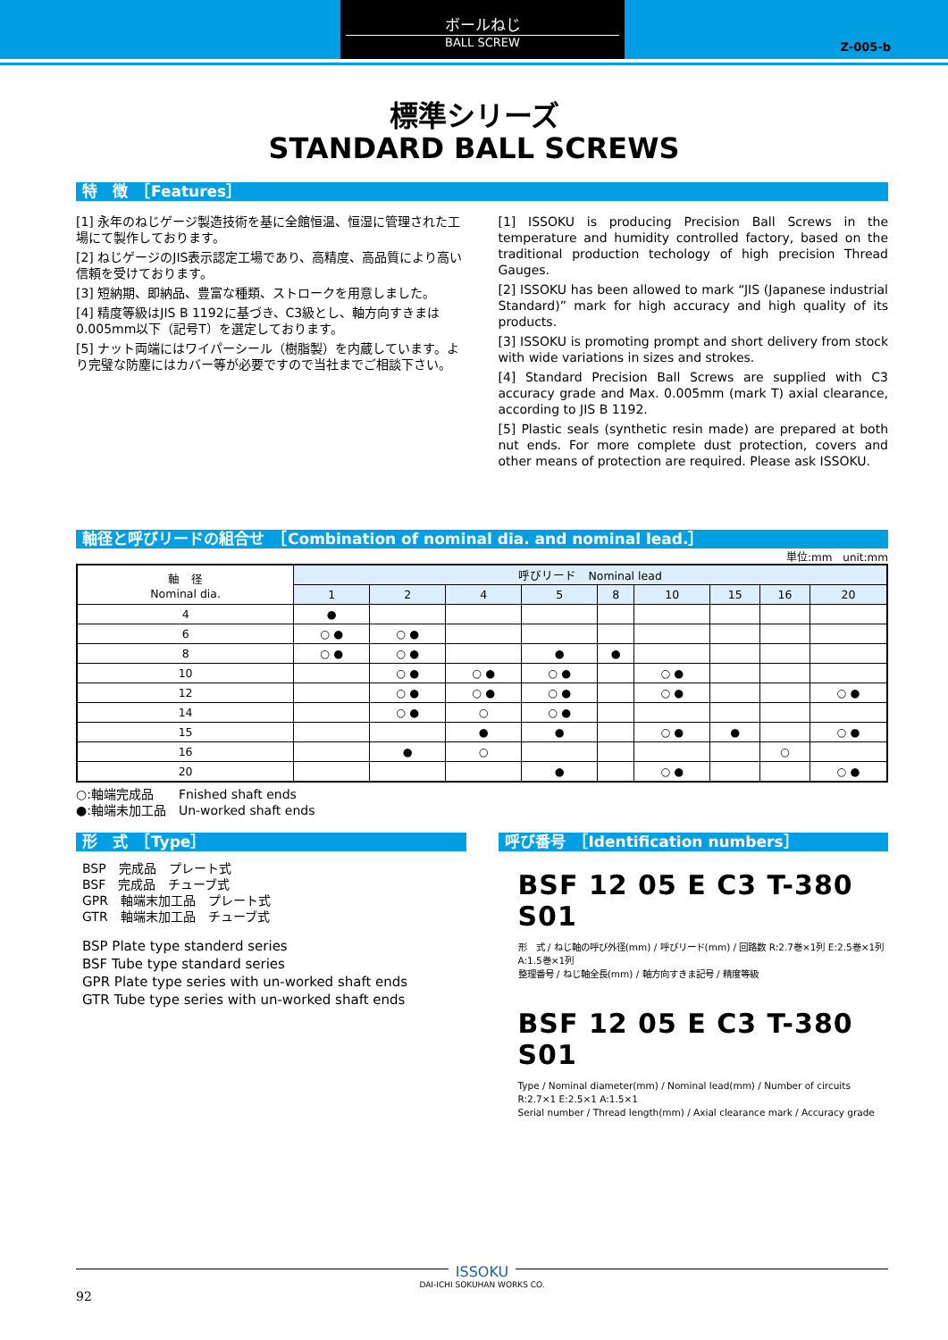ボールねじ
BALL SCREW
Z-005-b
標準シリーズ
STANDARD BALL SCREWS
特　徴　［Features］
[1] 永年のねじゲージ製造技術を基に全館恒温、恒湿に管理された工場にて製作しております。
[2] ねじゲージのJIS表示認定工場であり、高精度、高品質により高い信頼を受けております。
[3] 短納期、即納品、豊富な種類、ストロークを用意しました。
[4] 精度等級はJIS B 1192に基づき、C3級とし、軸方向すきまは0.005mm以下（記号T）を選定しております。
[5] ナット両端にはワイパーシール（樹脂製）を内蔵しています。より完璧な防塵にはカバー等が必要ですので当社までご相談下さい。
[1] ISSOKU is producing Precision Ball Screws in the temperature and humidity controlled factory, based on the traditional production techology of high precision Thread Gauges.
[2] ISSOKU has been allowed to mark “JIS (Japanese industrial Standard)” mark for high accuracy and high quality of its products.
[3] ISSOKU is promoting prompt and short delivery from stock with wide variations in sizes and strokes.
[4] Standard Precision Ball Screws are supplied with C3 accuracy grade and Max. 0.005mm (mark T) axial clearance, according to JIS B 1192.
[5] Plastic seals (synthetic resin made) are prepared at both nut ends. For more complete dust protection, covers and other means of protection are required. Please ask ISSOKU.
軸径と呼びリードの組合せ　［Combination of nominal dia. and nominal lead.］
単位:mm　unit:mm
| 軸 径 Nominal dia. | 呼びリード Nominal lead | | | | | | | | |
| --- | --- | --- | --- | --- | --- | --- | --- | --- | --- |
| | 1 | 2 | 4 | 5 | 8 | 10 | 15 | 16 | 20 |
| 4 | ● | | | | | | | | |
| 6 | ○ ● | ○ ● | | | | | | | |
| 8 | ○ ● | ○ ● | | ● | ● | | | | |
| 10 | | ○ ● | ○ ● | ○ ● | | ○ ● | | | |
| 12 | | ○ ● | ○ ● | ○ ● | | ○ ● | | | ○ ● |
| 14 | | ○ ● | ○ | ○ ● | | | | | |
| 15 | | | ● | ● | | ○ ● | ● | | ○ ● |
| 16 | | ● | ○ | | | | | ○ | |
| 20 | | | | ● | | ○ ● | | | ○ ● |
○:軸端完成品　　Fnished shaft ends
●:軸端未加工品　Un-worked shaft ends
形　式　［Type］
BSP　完成品　プレート式
BSF　完成品　チューブ式
GPR　軸端末加工品　プレート式
GTR　軸端末加工品　チューブ式
BSP Plate type standerd series
BSF Tube type standard series
GPR Plate type series with un-worked shaft ends
GTR Tube type series with un-worked shaft ends
呼び番号　［Identification numbers］
BSF 12 05 E C3 T-380 S01
形　式 / ねじ軸の呼び外径(mm) / 呼びリード(mm) / 回路数 R:2.7巻×1列 E:2.5巻×1列 A:1.5巻×1列
整理番号 / ねじ軸全長(mm) / 軸方向すきま記号 / 精度等級
BSF 12 05 E C3 T-380 S01
Type / Nominal diameter(mm) / Nominal lead(mm) / Number of circuits R:2.7×1 E:2.5×1 A:1.5×1
Serial number / Thread length(mm) / Axial clearance mark / Accuracy grade
ISSOKU
DAI-ICHI SOKUHAN WORKS CO.
92